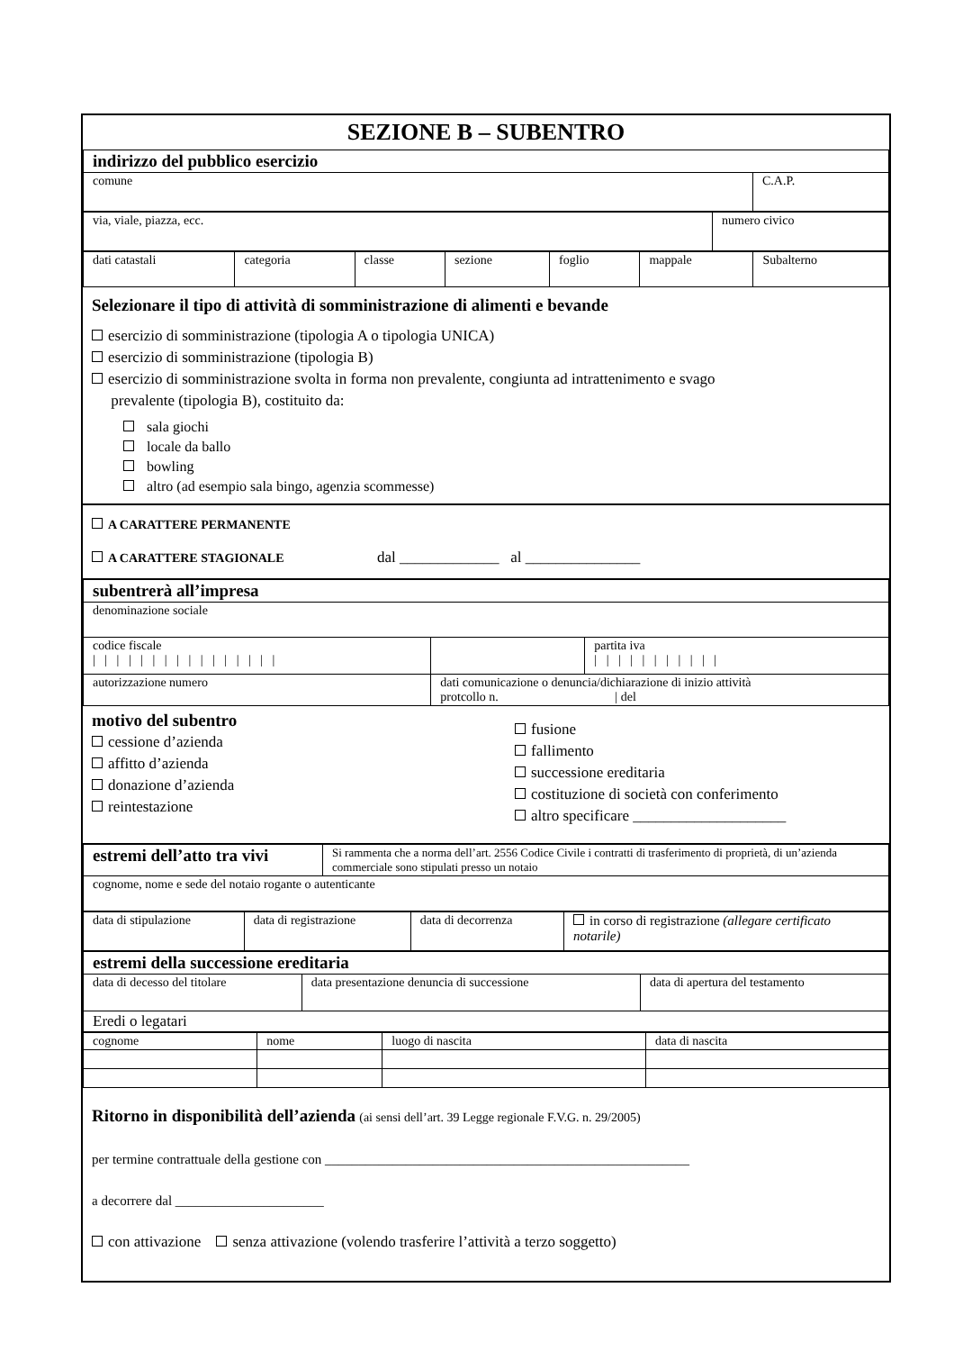SEZIONE B – SUBENTRO
| indirizzo del pubblico esercizio | |
| comune | C.A.P. |
| via, viale, piazza, ecc. | numero civico |
| dati catastali | categoria | classe | sezione | foglio | mappale | Subalterno |
Selezionare il tipo di attività di somministrazione di alimenti e bevande
esercizio di somministrazione (tipologia A o tipologia UNICA)
esercizio di somministrazione (tipologia B)
esercizio di somministrazione svolta in forma non prevalente, congiunta ad intrattenimento e svago
prevalente (tipologia B), costituito da:
sala giochi
locale da ballo
bowling
altro (ad esempio sala bingo, agenzia scommesse)
A CARATTERE PERMANENTE
A CARATTERE STAGIONALE dal _____________ al _______________
| subentrerà all’impresa | | |
| denominazione sociale | | |
| codice fiscale / / / / / / / / / / / / / / / / | | partita iva / / / / / / / / / / / |
| autorizzazione numero | dati comunicazione o denuncia/dichiarazione di inizio attività protcollo n. / del | |
motivo del subentro
cessione d’azienda
affitto d’azienda
donazione d’azienda
reintestazione
fusione
fallimento
successione ereditaria
costituzione di società con conferimento
altro specificare ____________________
| estremi dell’atto tra vivi | Si rammenta che a norma dell’art. 2556 Codice Civile i contratti di trasferimento di proprietà, di un’azienda commerciale sono stipulati presso un notaio |
| cognome, nome e sede del notaio rogante o autenticante | |
| data di stipulazione | data di registrazione | data di decorrenza | in corso di registrazione (allegare certificato notarile) |
| estremi della successione ereditaria | | |
| data di decesso del titolare | data presentazione denuncia di successione | data di apertura del testamento |
| Eredi o legatari | | |
| cognome | nome | luogo di nascita | data di nascita |
| --- | --- | --- | --- |
Ritorno in disponibilità dell’azienda (ai sensi dell’art. 39 Legge regionale F.V.G. n. 29/2005)
per termine contrattuale della gestione con ______________________________________________________
a decorrere dal ______________________
con attivazione senza attivazione (volendo trasferire l’attività a terzo soggetto)